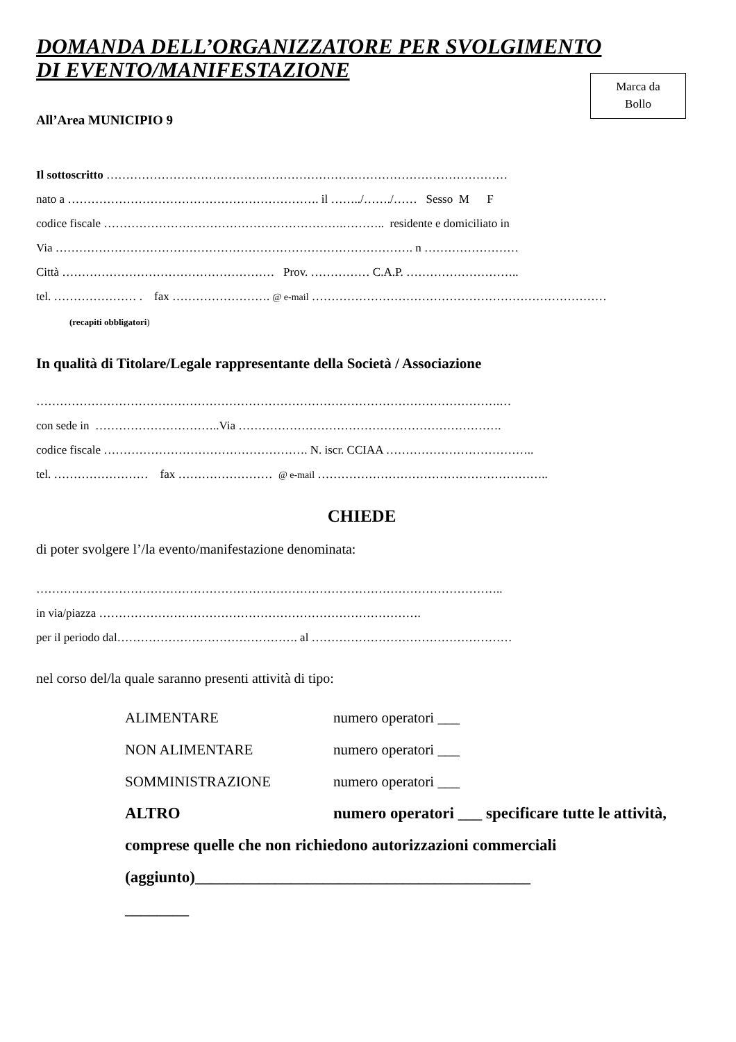DOMANDA DELL’ORGANIZZATORE PER SVOLGIMENTO
DI EVENTO/MANIFESTAZIONE
Marca da
Bollo
All’Area MUNICIPIO 9
Il sottoscritto …………………………………………………………………………………………
nato a ………………………………………………………. il ……../……./…… Sesso M F
codice fiscale …………………………………………………….……….. residente e domiciliato in
Via ………………………………………………………………………………. n ……………………
Città ……………………………………………… Prov. …………… C.A.P. ………………………..
tel. ………………… . fax ……………………. @ e-mail …………………………………………………………………
(recapiti obbligatori)
In qualità di Titolare/Legale rappresentante della Società / Associazione
……………………………………………………………………………………………………….…
con sede in …………………………..Via ………………………………………………………….
codice fiscale ……………………………………………. N. iscr. CCIAA ………………………………..
tel. …………………… fax …………………… @ e-mail …………………………………………………..
CHIEDE
di poter svolgere l’/la evento/manifestazione denominata:
………………………………………………………………………………………………………..
in via/piazza ……………………………………………………………………….
per il periodo dal………………………………………. al ……………………………………………
nel corso del/la quale saranno presenti attività di tipo:
ALIMENTARE numero operatori ___
NON ALIMENTARE numero operatori ___
SOMMINISTRAZIONE numero operatori ___
ALTRO numero operatori ___ specificare tutte le attività, comprese quelle che non richiedono autorizzazioni commerciali
(aggiunto)__________________________________________
________